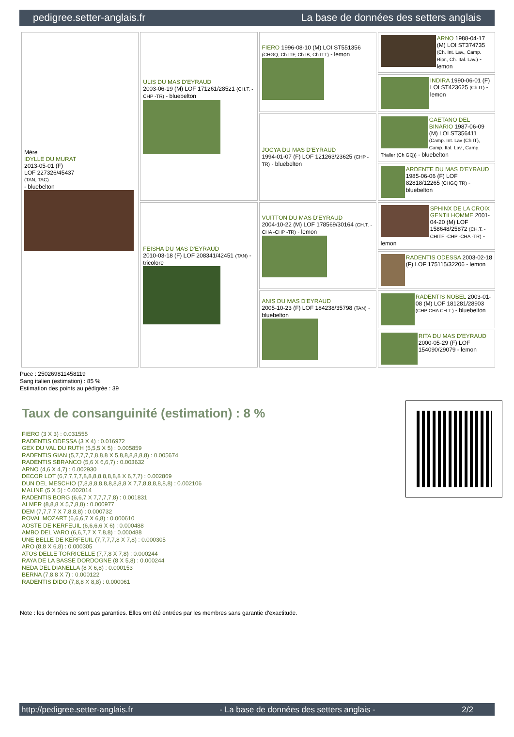pedigree.setter-anglais.fr La base de données des setters anglais
| Mère IDYLLE DU MURAT 2013-05-01 (F) LOF 227326/45437 (TAN, TAC) - bluebelton | ULIS DU MAS D'EYRAUD 2003-06-19 (M) LOF 171261/28521 (CH.T. -CHP -TR) - bluebelton | FIERO 1996-08-10 (M) LOI ST551356 (CHGQ, Ch ITF, Ch IB, Ch ITT) - lemon | ARNO 1988-04-17 (M) LOI ST374735 (Ch. Int. Lav., Camp. Ripr., Ch. Ital. Lav.) - lemon |
| | | | INDIRA 1990-06-01 (F) LOI ST423625 (Ch IT) - lemon |
| | | JOCYA DU MAS D'EYRAUD 1994-01-07 (F) LOF 121263/23625 (CHP -TR) - bluebelton | GAETANO DEL BINARIO 1987-06-09 (M) LOI ST356411 (Camp. Int. Lav (Ch IT), Camp. Ital. Lav., Camp. Trialler (Ch GQ)) - bluebelton |
| | | | ARDENTE DU MAS D'EYRAUD 1985-06-06 (F) LOF 82818/12265 (CHGQ TR) - bluebelton |
| | FEISHA DU MAS D'EYRAUD 2010-03-18 (F) LOF 208341/42451 (TAN) - tricolore | VUITTON DU MAS D'EYRAUD 2004-10-22 (M) LOF 178569/30164 (CH.T. -CHA -CHP -TR) - lemon | SPHINX DE LA CROIX GENTILHOMME 2001-04-20 (M) LOF 158648/25872 (CH.T. -CHITF -CHP -CHA -TR) - lemon |
| | | | RADENTIS ODESSA 2003-02-18 (F) LOF 175115/32206 - lemon |
| | | ANIS DU MAS D'EYRAUD 2005-10-23 (F) LOF 184238/35798 (TAN) - bluebelton | RADENTIS NOBEL 2003-01-08 (M) LOF 181281/28903 (CHP CHA CH.T.) - bluebelton |
| | | | RITA DU MAS D'EYRAUD 2000-05-29 (F) LOF 154090/29079 - lemon |
Puce : 250269811458119
Sang italien (estimation) : 85 %
Estimation des points au pédigrée : 39
Taux de consanguinité (estimation) : 8 %
FIERO (3 X 3) : 0.031555
RADENTIS ODESSA (3 X 4) : 0.016972
GEX DU VAL DU RUTH (5,5,5 X 5) : 0.005859
RADENTIS GIAN (5,7,7,7,7,8,8,8 X 5,8,8,8,8,8,8) : 0.005674
RADENTIS SBRANCO (5,6 X 6,6,7) : 0.003632
ARNO (4,6 X 4,7) : 0.002930
DECOR LOT (6,7,7,7,7,8,8,8,8,8,8,8,8 X 6,7,7) : 0.002869
DUN DEL MESCHIO (7,8,8,8,8,8,8,8,8,8 X 7,7,8,8,8,8,8,8) : 0.002106
MALINE (5 X 5) : 0.002014
RADENTIS BORG (6,6,7 X 7,7,7,7,8) : 0.001831
ALMER (8,8,8 X 5,7,8,8) : 0.000977
DEM (7,7,7,7 X 7,8,8,8) : 0.000732
ROVAL MOZART (6,6,6,7 X 6,8) : 0.000610
AOSTE DE KERFEUIL (6,6,6,6 X 6) : 0.000488
AMBO DEL VARO (6,6,7,7 X 7,8,8) : 0.000488
UNE BELLE DE KERFEUIL (7,7,7,7,8 X 7,8) : 0.000305
ARO (8,8 X 6,8) : 0.000305
ATOS DELLE TORRICELLE (7,7,8 X 7,8) : 0.000244
RAYA DE LA BASSE DORDOGNE (8 X 5,8) : 0.000244
NEDA DEL DIANELLA (8 X 6,8) : 0.000153
BERNA (7,8,8 X 7) : 0.000122
RADENTIS DIDO (7,8,8 X 8,8) : 0.000061
Note : les données ne sont pas garanties. Elles ont été entrées par les membres sans garantie d'exactitude.
http://pedigree.setter-anglais.fr - La base de données des setters anglais - 2/2